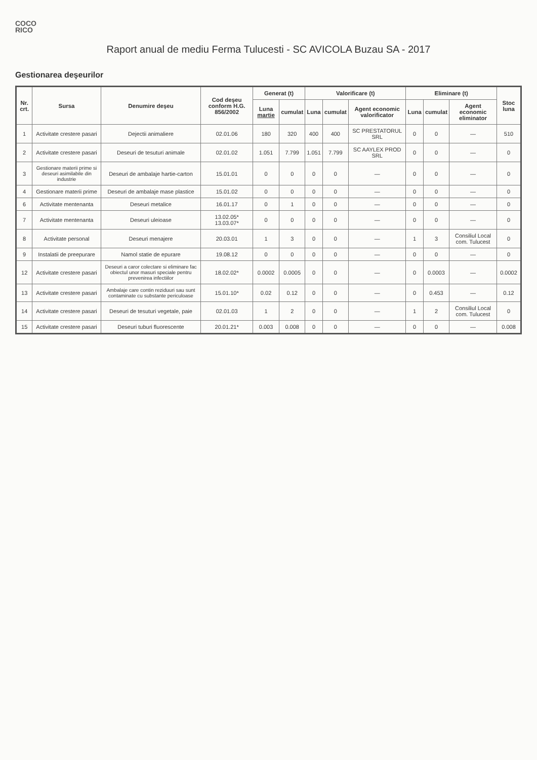COCO
RICO
Raport anual de mediu Ferma Tulucesti - SC AVICOLA Buzau SA - 2017
Gestionarea deşeurilor
| Nr. crt. | Sursa | Denumire deşeu | Cod deşeu conform H.G. 856/2002 | Generat (t) | | Valorificare (t) | | | Eliminare (t) | | | Stoc luna |
| --- | --- | --- | --- | --- | --- | --- | --- | --- | --- | --- | --- | --- |
| | | | | Luna martie | cumulat | Luna | cumulat | Agent economic valorificator | Luna | cumulat | Agent economic eliminator | |
| 1 | Activitate crestere pasari | Dejectii animaliere | 02.01.06 | 180 | 320 | 400 | 400 | SC PRESTATORUL SRL | 0 | 0 | — | 510 |
| 2 | Activitate crestere pasari | Deseuri de tesuturi animale | 02.01.02 | 1.051 | 7.799 | 1.051 | 7.799 | SC AAYLEX PROD SRL | 0 | 0 | — | 0 |
| 3 | Gestionare materii prime si deseuri asimilabile din industrie | Deseuri de ambalaje hartie-carton | 15.01.01 | 0 | 0 | 0 | 0 | — | 0 | 0 | — | 0 |
| 4 | Gestionare materii prime | Deseuri de ambalaje mase plastice | 15.01.02 | 0 | 0 | 0 | 0 | — | 0 | 0 | — | 0 |
| 6 | Activitate mentenanta | Deseuri metalice | 16.01.17 | 0 | 1 | 0 | 0 | — | 0 | 0 | — | 0 |
| 7 | Activitate mentenanta | Deseuri uleioase | 13.02.05* 13.03.07* | 0 | 0 | 0 | 0 | — | 0 | 0 | — | 0 |
| 8 | Activitate personal | Deseuri menajere | 20.03.01 | 1 | 3 | 0 | 0 | — | 1 | 3 | Consiliul Local com. Tulucest | 0 |
| 9 | Instalatii de preepurare | Namol statie de epurare | 19.08.12 | 0 | 0 | 0 | 0 | — | 0 | 0 | — | 0 |
| 12 | Activitate crestere pasari | Deseuri a caror colectare si eliminare fac obiectul unor masuri speciale pentru prevenirea infectiilor | 18.02.02* | 0.0002 | 0.0005 | 0 | 0 | — | 0 | 0.0003 | — | 0.0002 |
| 13 | Activitate crestere pasari | Ambalaje care contin reziduuri sau sunt contaminate cu substante periculoase | 15.01.10* | 0.02 | 0.12 | 0 | 0 | — | 0 | 0.453 | — | 0.12 |
| 14 | Activitate crestere pasari | Deseuri de tesuturi vegetale, paie | 02.01.03 | 1 | 2 | 0 | 0 | — | 1 | 2 | Consiliul Local com. Tulucest | 0 |
| 15 | Activitate crestere pasari | Deseuri tuburi fluorescente | 20.01.21* | 0.003 | 0.008 | 0 | 0 | — | 0 | 0 | — | 0.008 |